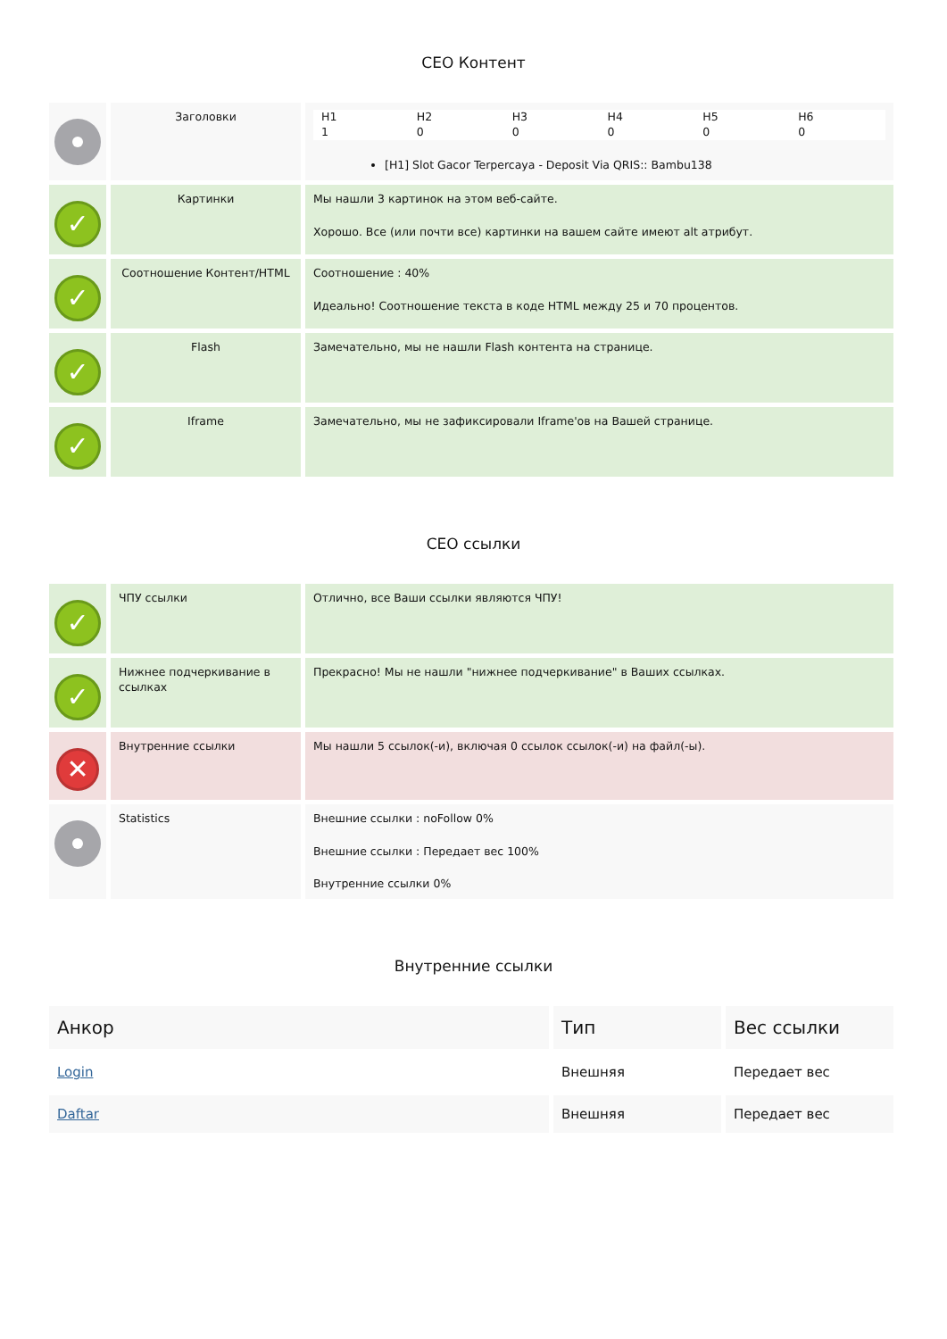СЕО Контент
| | Заголовки | / H1 / H2 / H3 / H4 / H5 / H6 / / 1 / 0 / 0 / 0 / 0 / 0 / [H1] Slot Gacor Terpercaya - Deposit Via QRIS:: Bambu138 |
| ✓ | Картинки | Мы нашли 3 картинок на этом веб-сайте. Хорошо. Все (или почти все) картинки на вашем сайте имеют alt атрибут. |
| ✓ | Соотношение Контент/HTML | Соотношение : 40% Идеально! Соотношение текста в коде HTML между 25 и 70 процентов. |
| ✓ | Flash | Замечательно, мы не нашли Flash контента на странице. |
| ✓ | Iframe | Замечательно, мы не зафиксировали Iframe'ов на Вашей странице. |
СЕО ссылки
| ✓ | ЧПУ ссылки | Отлично, все Ваши ссылки являются ЧПУ! |
| ✓ | Нижнее подчеркивание в ссылках | Прекрасно! Мы не нашли "нижнее подчеркивание" в Ваших ссылках. |
| ✕ | Внутренние ссылки | Мы нашли 5 ссылок(-и), включая 0 ссылок ссылок(-и) на файл(-ы). |
| | Statistics | Внешние ссылки : noFollow 0% Внешние ссылки : Передает вес 100% Внутренние ссылки 0% |
Внутренние ссылки
| Анкор | Тип | Вес ссылки |
| --- | --- | --- |
| Login | Внешняя | Передает вес |
| Daftar | Внешняя | Передает вес |